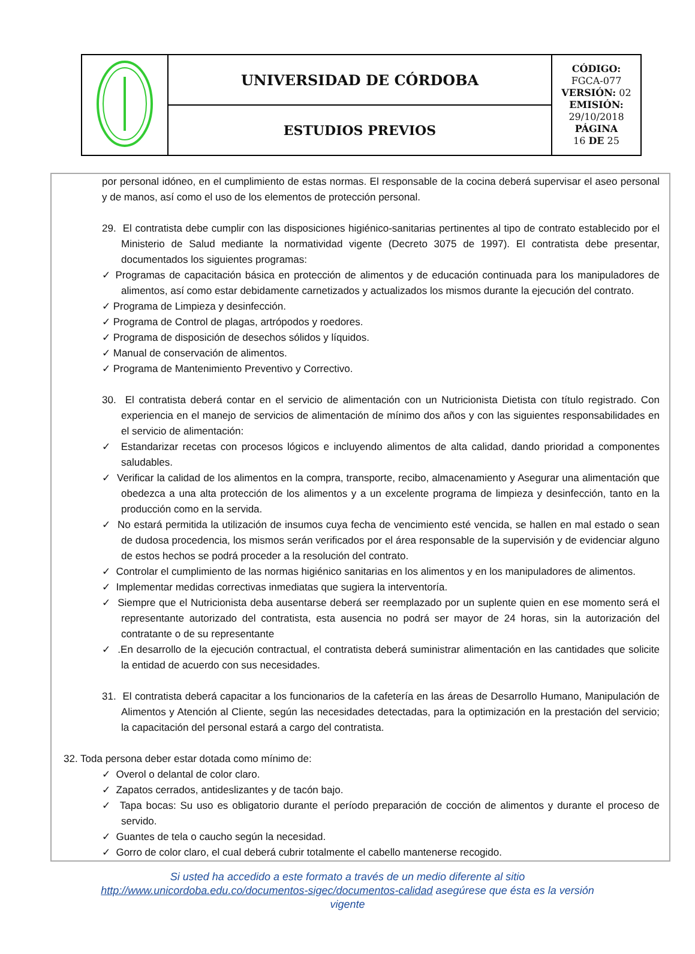| | UNIVERSIDAD DE CÓRDOBA | CÓDIGO: FGCA-077 VERSIÓN: 02 EMISIÓN: 29/10/2018 PÁGINA 16 DE 25 |
| | ESTUDIOS PREVIOS | |
por personal idóneo, en el cumplimiento de estas normas. El responsable de la cocina deberá supervisar el aseo personal y de manos, así como el uso de los elementos de protección personal.
29. El contratista debe cumplir con las disposiciones higiénico-sanitarias pertinentes al tipo de contrato establecido por el Ministerio de Salud mediante la normatividad vigente (Decreto 3075 de 1997). El contratista debe presentar, documentados los siguientes programas:
✓ Programas de capacitación básica en protección de alimentos y de educación continuada para los manipuladores de alimentos, así como estar debidamente carnetizados y actualizados los mismos durante la ejecución del contrato.
✓ Programa de Limpieza y desinfección.
✓ Programa de Control de plagas, artrópodos y roedores.
✓ Programa de disposición de desechos sólidos y líquidos.
✓ Manual de conservación de alimentos.
✓ Programa de Mantenimiento Preventivo y Correctivo.
30. El contratista deberá contar en el servicio de alimentación con un Nutricionista Dietista con título registrado. Con experiencia en el manejo de servicios de alimentación de mínimo dos años y con las siguientes responsabilidades en el servicio de alimentación:
✓ Estandarizar recetas con procesos lógicos e incluyendo alimentos de alta calidad, dando prioridad a componentes saludables.
✓ Verificar la calidad de los alimentos en la compra, transporte, recibo, almacenamiento y Asegurar una alimentación que obedezca a una alta protección de los alimentos y a un excelente programa de limpieza y desinfección, tanto en la producción como en la servida.
✓ No estará permitida la utilización de insumos cuya fecha de vencimiento esté vencida, se hallen en mal estado o sean de dudosa procedencia, los mismos serán verificados por el área responsable de la supervisión y de evidenciar alguno de estos hechos se podrá proceder a la resolución del contrato.
✓ Controlar el cumplimiento de las normas higiénico sanitarias en los alimentos y en los manipuladores de alimentos.
✓ Implementar medidas correctivas inmediatas que sugiera la interventoría.
✓ Siempre que el Nutricionista deba ausentarse deberá ser reemplazado por un suplente quien en ese momento será el representante autorizado del contratista, esta ausencia no podrá ser mayor de 24 horas, sin la autorización del contratante o de su representante
✓ .En desarrollo de la ejecución contractual, el contratista deberá suministrar alimentación en las cantidades que solicite la entidad de acuerdo con sus necesidades.
31. El contratista deberá capacitar a los funcionarios de la cafetería en las áreas de Desarrollo Humano, Manipulación de Alimentos y Atención al Cliente, según las necesidades detectadas, para la optimización en la prestación del servicio; la capacitación del personal estará a cargo del contratista.
32. Toda persona deber estar dotada como mínimo de:
✓ Overol o delantal de color claro.
✓ Zapatos cerrados, antideslizantes y de tacón bajo.
✓ Tapa bocas: Su uso es obligatorio durante el período preparación de cocción de alimentos y durante el proceso de servido.
✓ Guantes de tela o caucho según la necesidad.
✓ Gorro de color claro, el cual deberá cubrir totalmente el cabello mantenerse recogido.
Si usted ha accedido a este formato a través de un medio diferente al sitio http://www.unicordoba.edu.co/documentos-sigec/documentos-calidad asegúrese que ésta es la versión vigente